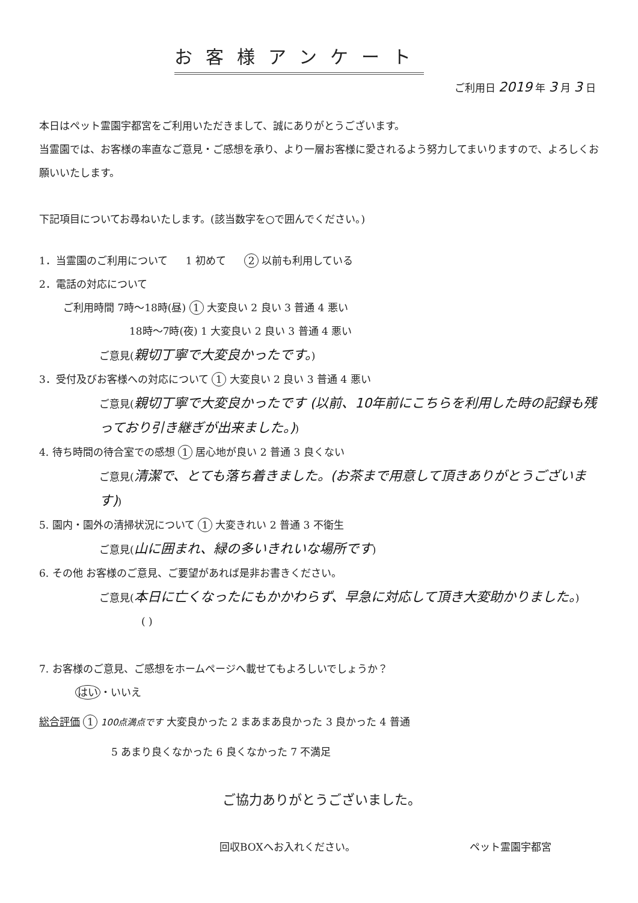お客様アンケート
ご利用日 2019 年 3 月 3 日
本日はペット霊園宇都宮をご利用いただきまして、誠にありがとうございます。
当霊園では、お客様の率直なご意見・ご感想を承り、より一層お客様に愛されるよう努力してまいりますので、よろしくお願いいたします。
下記項目についてお尋ねいたします。(該当数字を○で囲んでください。)
1．当霊園のご利用について 1 初めて 2 以前も利用している
2．電話の対応について
ご利用時間 7時～18時(昼) 1 大変良い 2 良い 3 普通 4 悪い
18時～7時(夜) 1 大変良い 2 良い 3 普通 4 悪い
ご意見(親切丁寧で大変良かったです。)
3．受付及びお客様への対応について 1 大変良い 2 良い 3 普通 4 悪い
ご意見(親切丁寧で大変良かったです (以前、10年前にこちらを利用した時の記録も残っており引き継ぎが出来ました。))
4. 待ち時間の待合室での感想 1 居心地が良い 2 普通 3 良くない
ご意見(清潔で、とても落ち着きました。(お茶まで用意して頂きありがとうございます))
5. 園内・園外の清掃状況について 1 大変きれい 2 普通 3 不衛生
ご意見(山に囲まれ、緑の多いきれいな場所です)
6. その他 お客様のご意見、ご要望があれば是非お書きください。
ご意見(本日に亡くなったにもかかわらず、早急に対応して頂き大変助かりました。)
( )
7. お客様のご意見、ご感想をホームページへ載せてもよろしいでしょうか？
はい ・いいえ
総合評価 1 100点満点です 大変良かった 2 まあまあ良かった 3 良かった 4 普通
5 あまり良くなかった 6 良くなかった 7 不満足
ご協力ありがとうございました。
回収BOXへお入れください。 ペット霊園宇都宮